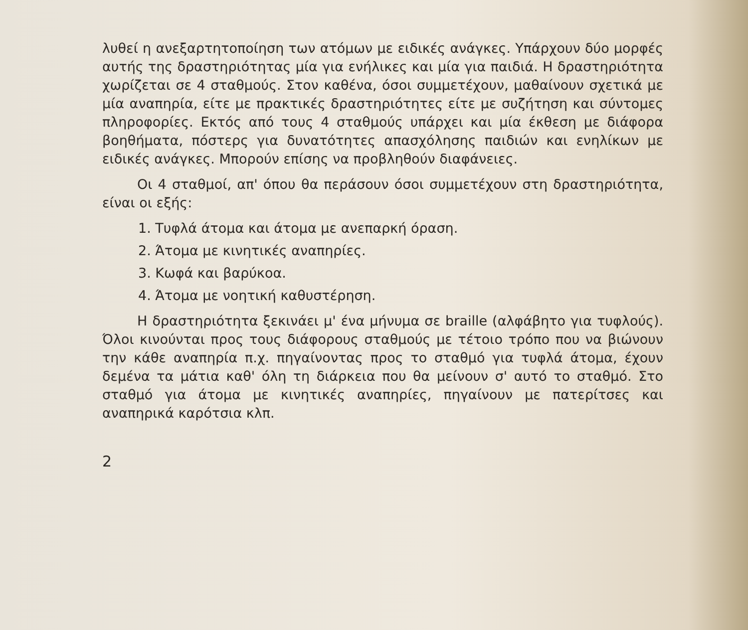λυθεί η ανεξαρτητοποίηση των ατόμων με ειδικές ανάγκες. Υπάρχουν δύο μορφές αυτής της δραστηριότητας μία για ενήλικες και μία για παιδιά. Η δραστηριότητα χωρίζεται σε 4 σταθμούς. Στον καθένα, όσοι συμμετέχουν, μαθαίνουν σχετικά με μία αναπηρία, είτε με πρακτικές δραστηριότητες είτε με συζήτηση και σύντομες πληροφορίες. Εκτός από τους 4 σταθμούς υπάρχει και μία έκθεση με διάφορα βοηθήματα, πόστερς για δυνατότητες απασχόλησης παιδιών και ενηλίκων με ειδικές ανάγκες. Μπορούν επίσης να προβληθούν διαφάνειες.
Οι 4 σταθμοί, απ' όπου θα περάσουν όσοι συμμετέχουν στη δραστηριότητα, είναι οι εξής:
1. Τυφλά άτομα και άτομα με ανεπαρκή όραση.
2. Άτομα με κινητικές αναπηρίες.
3. Κωφά και βαρύκοα.
4. Άτομα με νοητική καθυστέρηση.
Η δραστηριότητα ξεκινάει μ' ένα μήνυμα σε braille (αλφάβητο για τυφλούς). Όλοι κινούνται προς τους διάφορους σταθμούς με τέτοιο τρόπο που να βιώνουν την κάθε αναπηρία π.χ. πηγαίνοντας προς το σταθμό για τυφλά άτομα, έχουν δεμένα τα μάτια καθ' όλη τη διάρκεια που θα μείνουν σ' αυτό το σταθμό. Στο σταθμό για άτομα με κινητικές αναπηρίες, πηγαίνουν με πατερίτσες και αναπηρικά καρότσια κλπ.
2